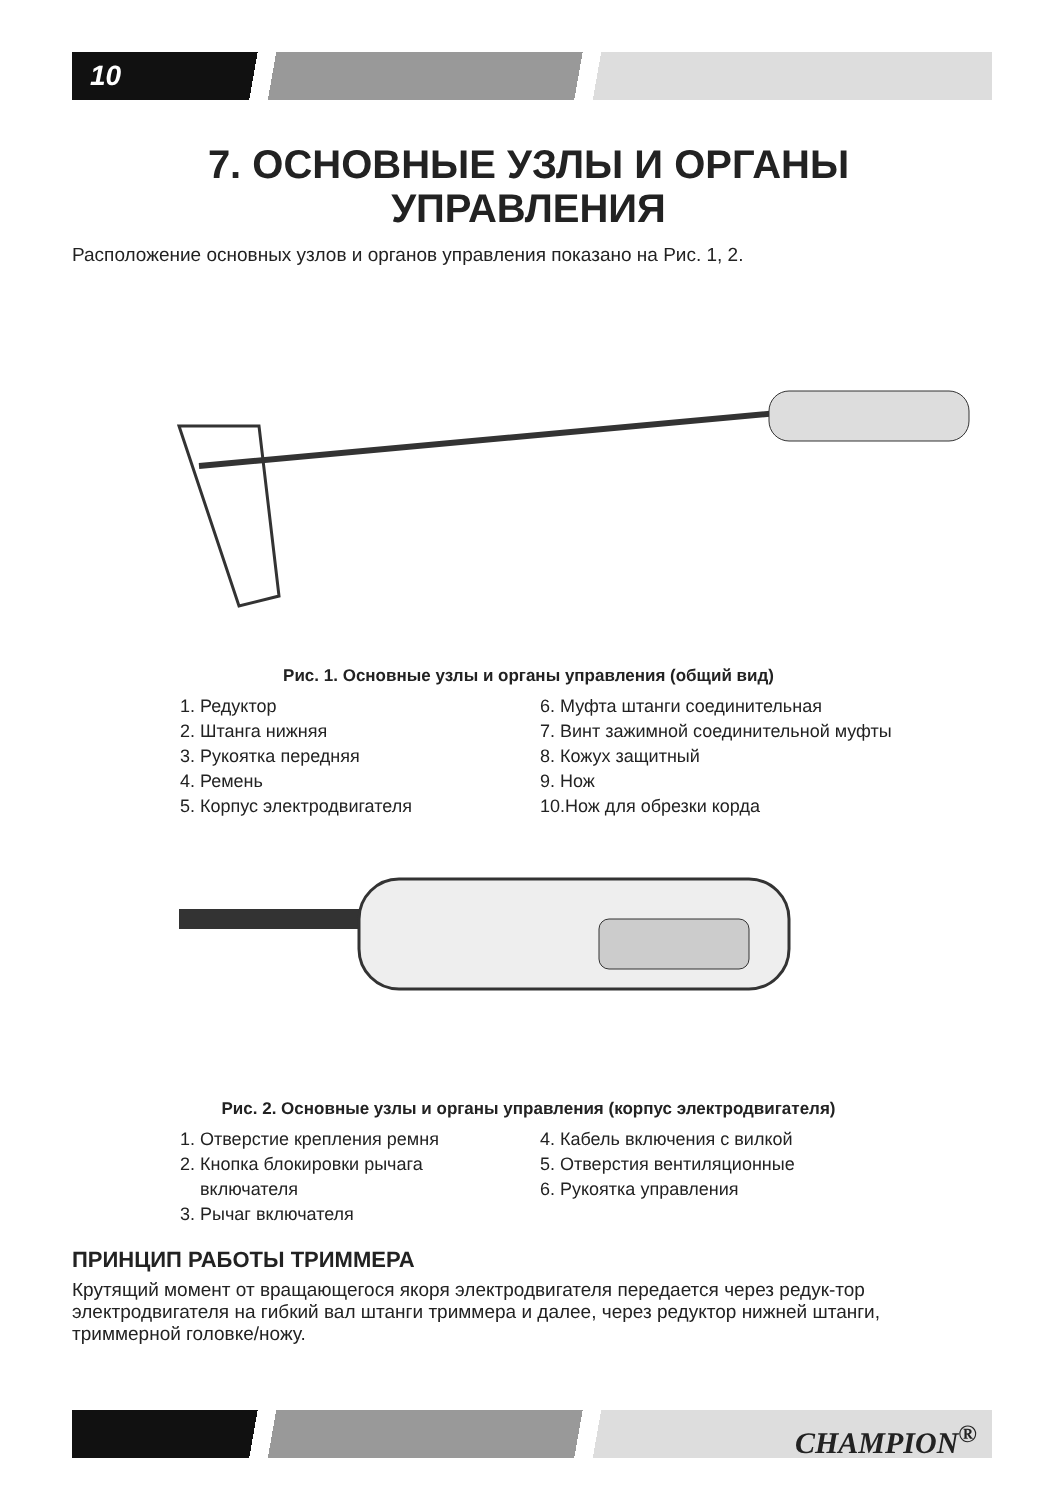10
7. ОСНОВНЫЕ УЗЛЫ И ОРГАНЫ
УПРАВЛЕНИЯ
Расположение основных узлов и органов управления показано на Рис. 1, 2.
Рис. 1. Основные узлы и органы управления (общий вид)
1. Редуктор
2. Штанга нижняя
3. Рукоятка передняя
4. Ремень
5. Корпус электродвигателя
6. Муфта штанги соединительная
7. Винт зажимной соединительной муфты
8. Кожух защитный
9. Нож
10.Нож для обрезки корда
Рис. 2. Основные узлы и органы управления (корпус электродвигателя)
1. Отверстие крепления ремня
2. Кнопка блокировки рычага
включателя
3. Рычаг включателя
4. Кабель включения с вилкой
5. Отверстия вентиляционные
6. Рукоятка управления
ПРИНЦИП РАБОТЫ ТРИММЕРА
Крутящий момент от вращающегося якоря электродвигателя передается через редук-тор электродвигателя на гибкий вал штанги триммера и далее, через редуктор нижней штанги, триммерной головке/ножу.
CHAMPION<sup>®</sup>